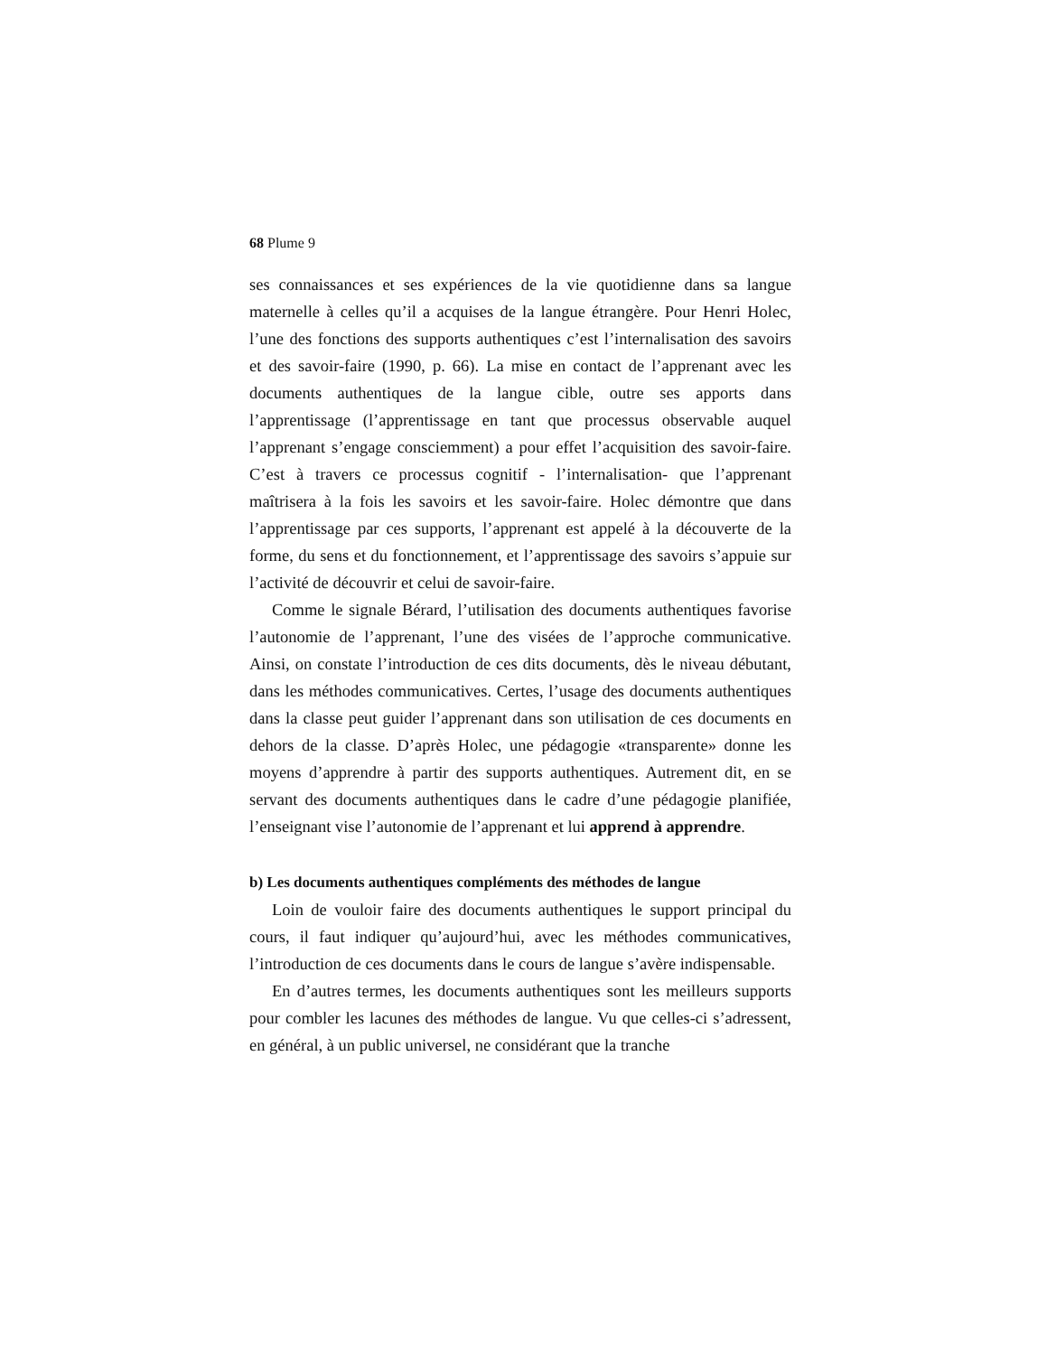68 Plume 9
ses connaissances et ses expériences de la vie quotidienne dans sa langue maternelle à celles qu’il a acquises de la langue étrangère. Pour Henri Holec, l’une des fonctions des supports authentiques c’est l’internalisation des savoirs et des savoir-faire (1990, p. 66). La mise en contact de l’apprenant avec les documents authentiques de la langue cible, outre ses apports dans l’apprentissage (l’apprentissage en tant que processus observable auquel l’apprenant s’engage consciemment) a pour effet l’acquisition des savoir-faire. C’est à travers ce processus cognitif - l’internalisation- que l’apprenant maîtrisera à la fois les savoirs et les savoir-faire. Holec démontre que dans l’apprentissage par ces supports, l’apprenant est appelé à la découverte de la forme, du sens et du fonctionnement, et l’apprentissage des savoirs s’appuie sur l’activité de découvrir et celui de savoir-faire.
Comme le signale Bérard, l’utilisation des documents authentiques favorise l’autonomie de l’apprenant, l’une des visées de l’approche communicative. Ainsi, on constate l’introduction de ces dits documents, dès le niveau débutant, dans les méthodes communicatives. Certes, l’usage des documents authentiques dans la classe peut guider l’apprenant dans son utilisation de ces documents en dehors de la classe. D’après Holec, une pédagogie «transparente» donne les moyens d’apprendre à partir des supports authentiques. Autrement dit, en se servant des documents authentiques dans le cadre d’une pédagogie planifiée, l’enseignant vise l’autonomie de l’apprenant et lui apprend à apprendre.
b) Les documents authentiques compléments des méthodes de langue
Loin de vouloir faire des documents authentiques le support principal du cours, il faut indiquer qu’aujourd’hui, avec les méthodes communicatives, l’introduction de ces documents dans le cours de langue s’avère indispensable.
En d’autres termes, les documents authentiques sont les meilleurs supports pour combler les lacunes des méthodes de langue. Vu que celles-ci s’adressent, en général, à un public universel, ne considérant que la tranche